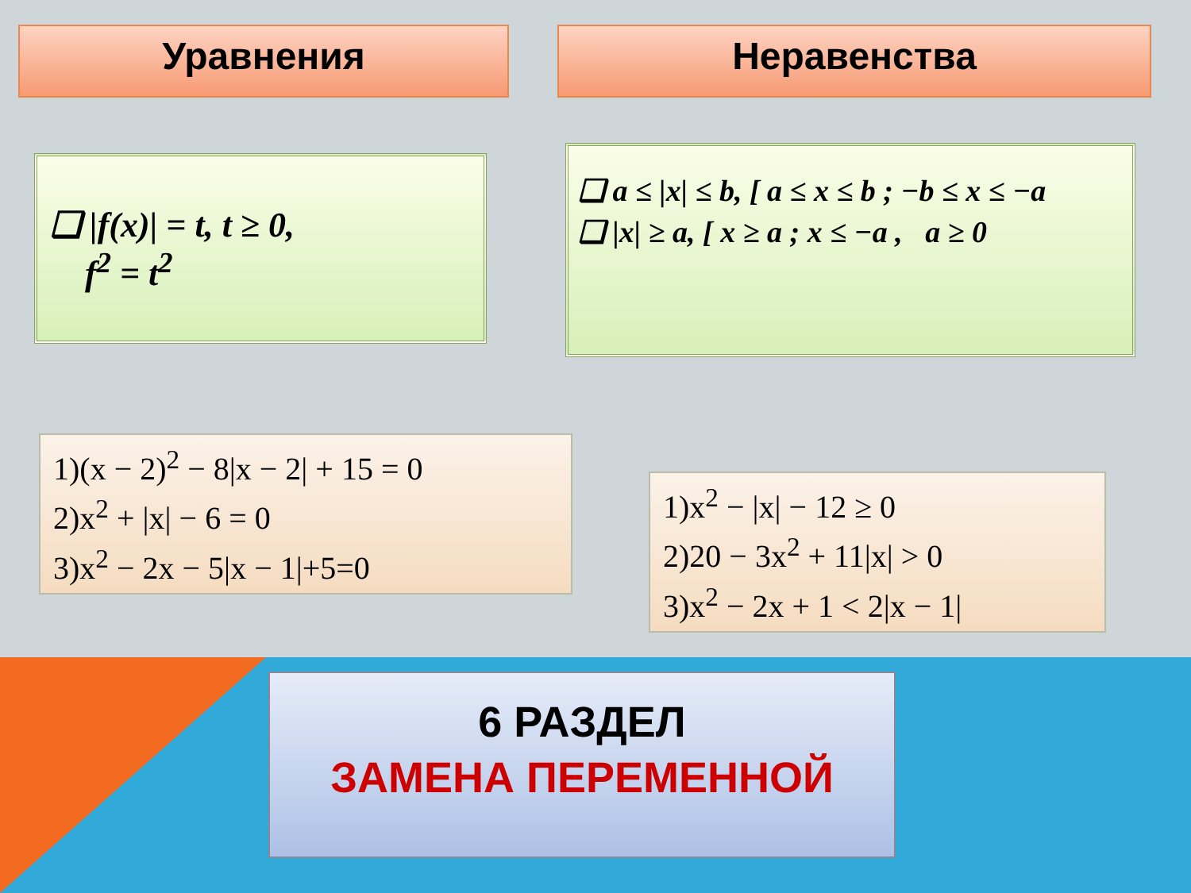Уравнения Неравенства
❑ |f(x)| = t, t ≥ 0,
f<sup>2</sup> = t<sup>2</sup>
❑ a ≤ |x| ≤ b, [ a ≤ x ≤ b ; −b ≤ x ≤ −a
❑ |x| ≥ a, [ x ≥ a ; x ≤ −a , a ≥ 0
1)(x − 2)<sup>2</sup> − 8|x − 2| + 15 = 0
2)x<sup>2</sup> + |x| − 6 = 0
3)x<sup>2</sup> − 2x − 5|x − 1|+5=0
1)x<sup>2</sup> − |x| − 12 ≥ 0
2)20 − 3x<sup>2</sup> + 11|x| > 0
3)x<sup>2</sup> − 2x + 1 < 2|x − 1|
6 РАЗДЕЛ
ЗАМЕНА ПЕРЕМЕННОЙ